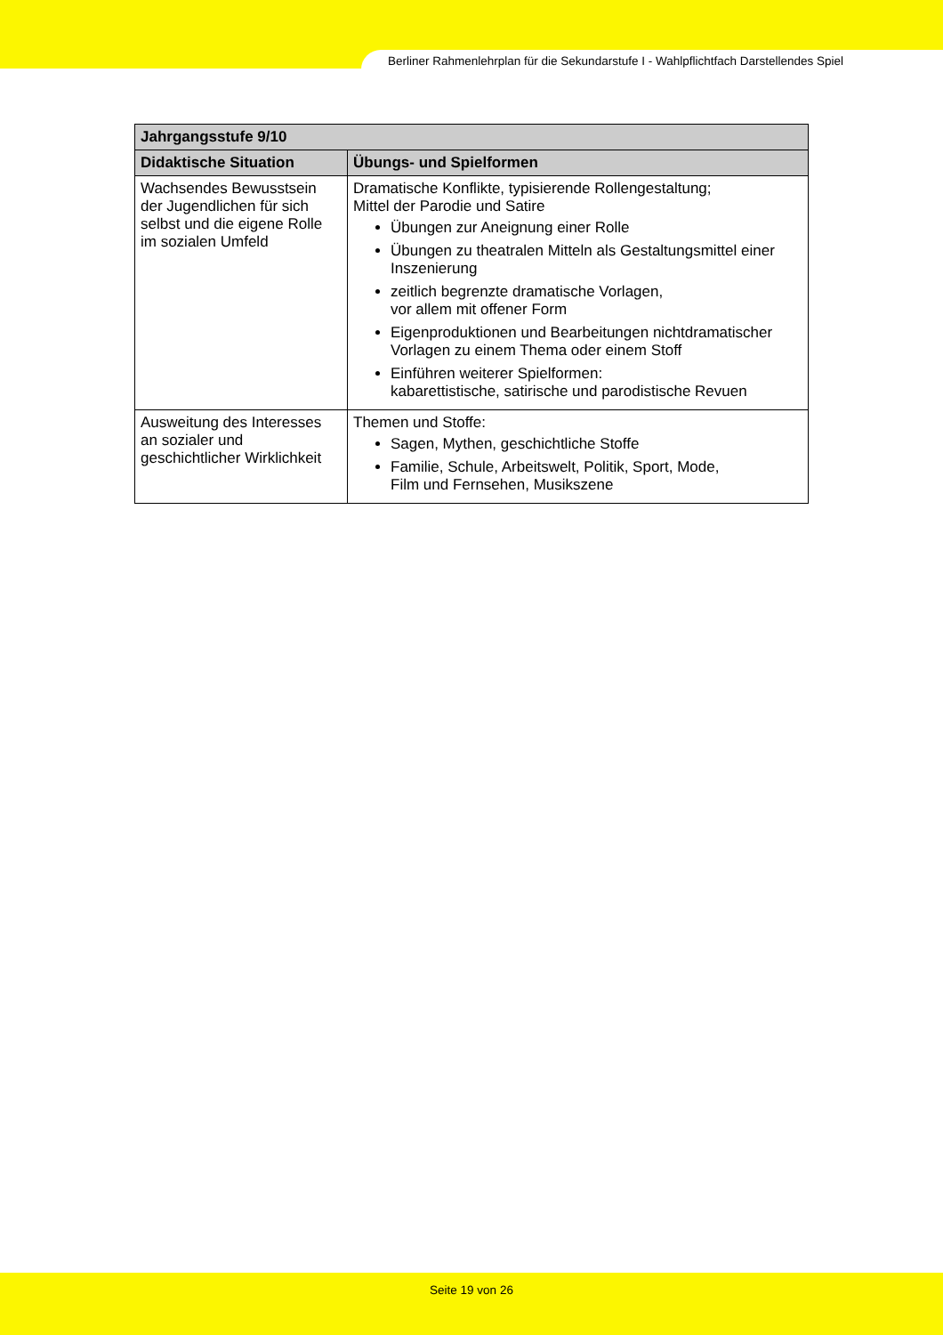Berliner Rahmenlehrplan für die Sekundarstufe I - Wahlpflichtfach Darstellendes Spiel
| Jahrgangsstufe 9/10 | |
| --- | --- |
| Didaktische Situation | Übungs- und Spielformen |
| Wachsendes Bewusstsein der Jugendlichen für sich selbst und die eigene Rolle im sozialen Umfeld | Dramatische Konflikte, typisierende Rollengestaltung; Mittel der Parodie und Satire Übungen zur Aneignung einer Rolle Übungen zu theatralen Mitteln als Gestaltungsmittel einer Inszenierung zeitlich begrenzte dramatische Vorlagen, vor allem mit offener Form Eigenproduktionen und Bearbeitungen nichtdramatischer Vorlagen zu einem Thema oder einem Stoff Einführen weiterer Spielformen: kabarettistische, satirische und parodistische Revuen |
| Ausweitung des Interesses an sozialer und geschichtlicher Wirklichkeit | Themen und Stoffe: Sagen, Mythen, geschichtliche Stoffe Familie, Schule, Arbeitswelt, Politik, Sport, Mode, Film und Fernsehen, Musikszene |
Seite 19 von 26